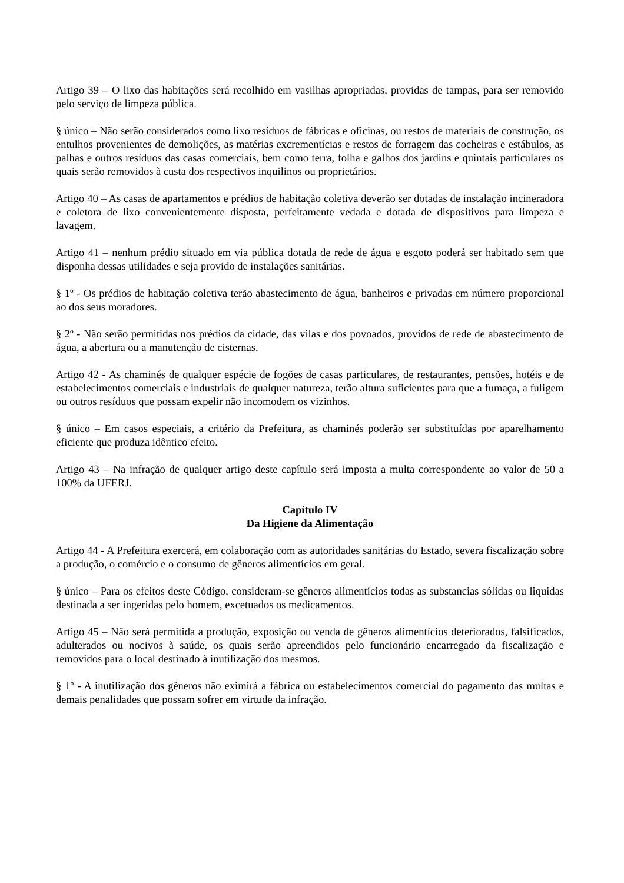Artigo 39 – O lixo das habitações será recolhido em vasilhas apropriadas, providas de tampas, para ser removido pelo serviço de limpeza pública.
§ único – Não serão considerados como lixo resíduos de fábricas e oficinas, ou restos de materiais de construção, os entulhos provenientes de demolições, as matérias excrementícias e restos de forragem das cocheiras e estábulos, as palhas e outros resíduos das casas comerciais, bem como terra, folha e galhos dos jardins e quintais particulares os quais serão removidos à custa dos respectivos inquilinos ou proprietários.
Artigo 40 – As casas de apartamentos e prédios de habitação coletiva deverão ser dotadas de instalação incineradora e coletora de lixo convenientemente disposta, perfeitamente vedada e dotada de dispositivos para limpeza e lavagem.
Artigo 41 – nenhum prédio situado em via pública dotada de rede de água e esgoto poderá ser habitado sem que disponha dessas utilidades e seja provido de instalações sanitárias.
§ 1º - Os prédios de habitação coletiva terão abastecimento de água, banheiros e privadas em número proporcional ao dos seus moradores.
§ 2º - Não serão permitidas nos prédios da cidade, das vilas e dos povoados, providos de rede de abastecimento de água, a abertura ou a manutenção de cisternas.
Artigo 42 - As chaminés de qualquer espécie de fogões de casas particulares, de restaurantes, pensões, hotéis e de estabelecimentos comerciais e industriais de qualquer natureza, terão altura suficientes para que a fumaça, a fuligem ou outros resíduos que possam expelir não incomodem os vizinhos.
§ único – Em casos especiais, a critério da Prefeitura, as chaminés poderão ser substituídas por aparelhamento eficiente que produza idêntico efeito.
Artigo 43 – Na infração de qualquer artigo deste capítulo será imposta a multa correspondente ao valor de 50 a 100% da UFERJ.
Capítulo IV
Da Higiene da Alimentação
Artigo 44 - A Prefeitura exercerá, em colaboração com as autoridades sanitárias do Estado, severa fiscalização sobre a produção, o comércio e o consumo de gêneros alimentícios em geral.
§ único – Para os efeitos deste Código, consideram-se gêneros alimentícios todas as substancias sólidas ou liquidas destinada a ser ingeridas pelo homem, excetuados os medicamentos.
Artigo 45 – Não será permitida a produção, exposição ou venda de gêneros alimentícios deteriorados, falsificados, adulterados ou nocivos à saúde, os quais serão apreendidos pelo funcionário encarregado da fiscalização e removidos para o local destinado à inutilização dos mesmos.
§ 1º - A inutilização dos gêneros não eximirá a fábrica ou estabelecimentos comercial do pagamento das multas e demais penalidades que possam sofrer em virtude da infração.